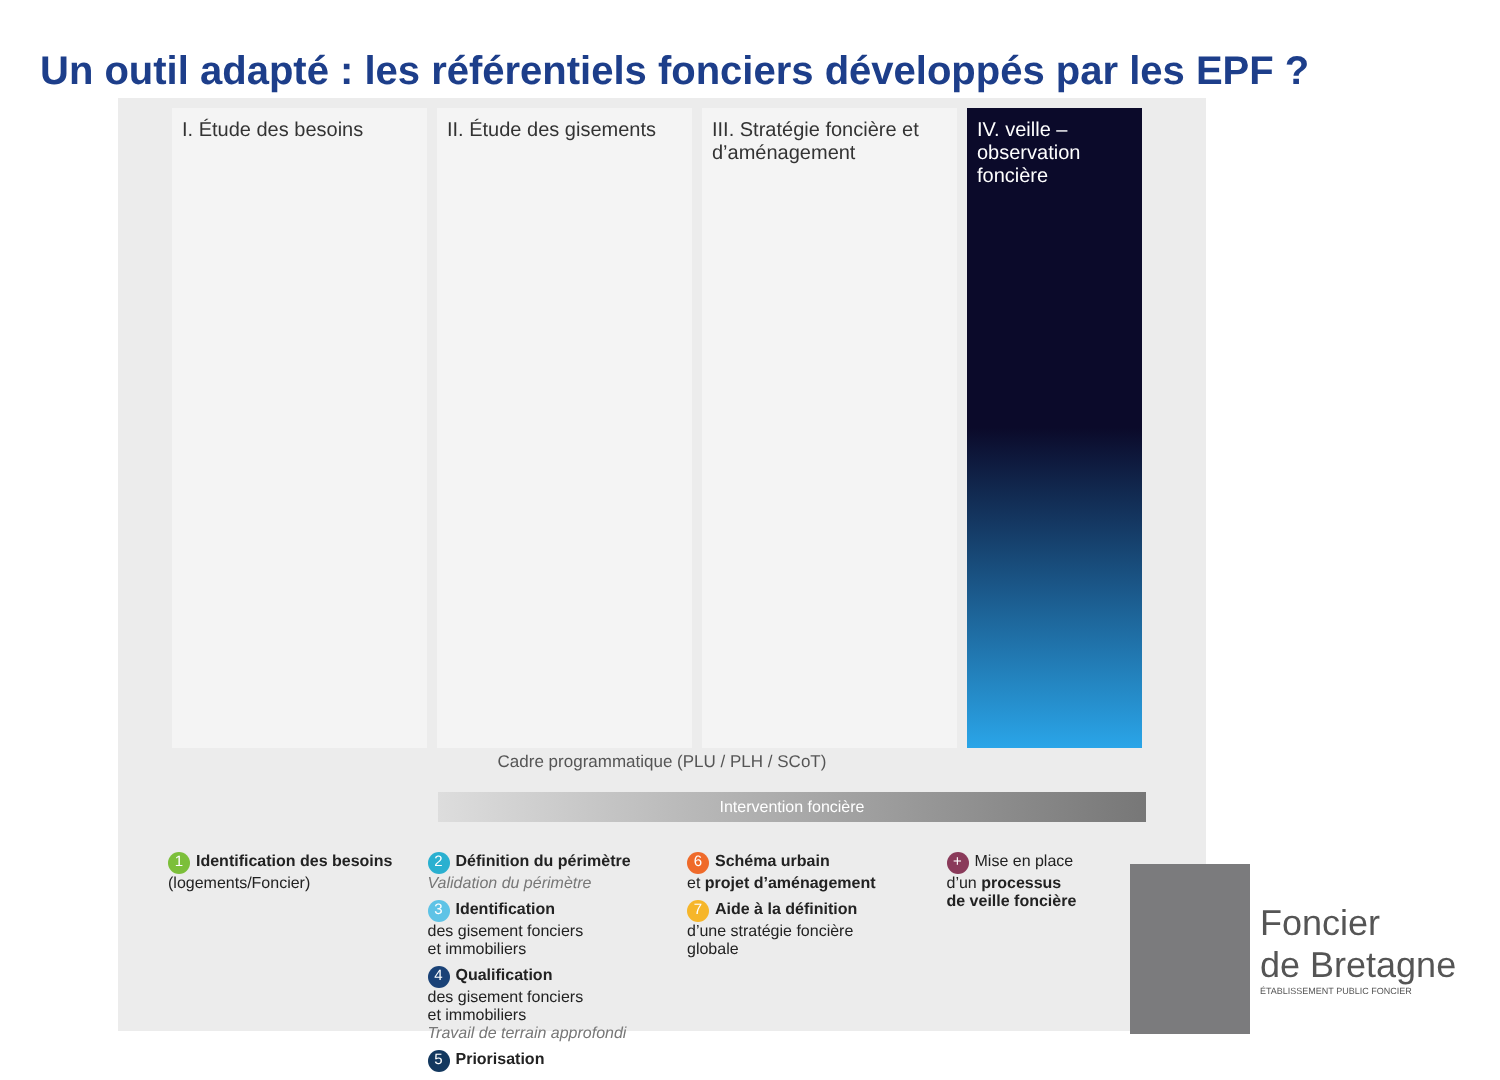Un outil adapté : les référentiels fonciers développés par les EPF ?
I. Étude des besoins II. Étude des gisements
III. Stratégie foncière et d’aménagement
IV. veille – observation foncière
Cadre programmatique (PLU / PLH / SCoT)
Intervention foncière
1 Identification des besoins
(logements/Foncier)
2 Définition du périmètre
Validation du périmètre
3 Identification
des gisement fonciers
et immobiliers
4 Qualification
des gisement fonciers
et immobiliers
Travail de terrain approfondi
5 Priorisation
6 Schéma urbain
et projet d’aménagement
7 Aide à la définition
d’une stratégie foncière
globale
+ Mise en place
d’un processus
de veille foncière
Foncier
de Bretagne
ÉTABLISSEMENT PUBLIC FONCIER